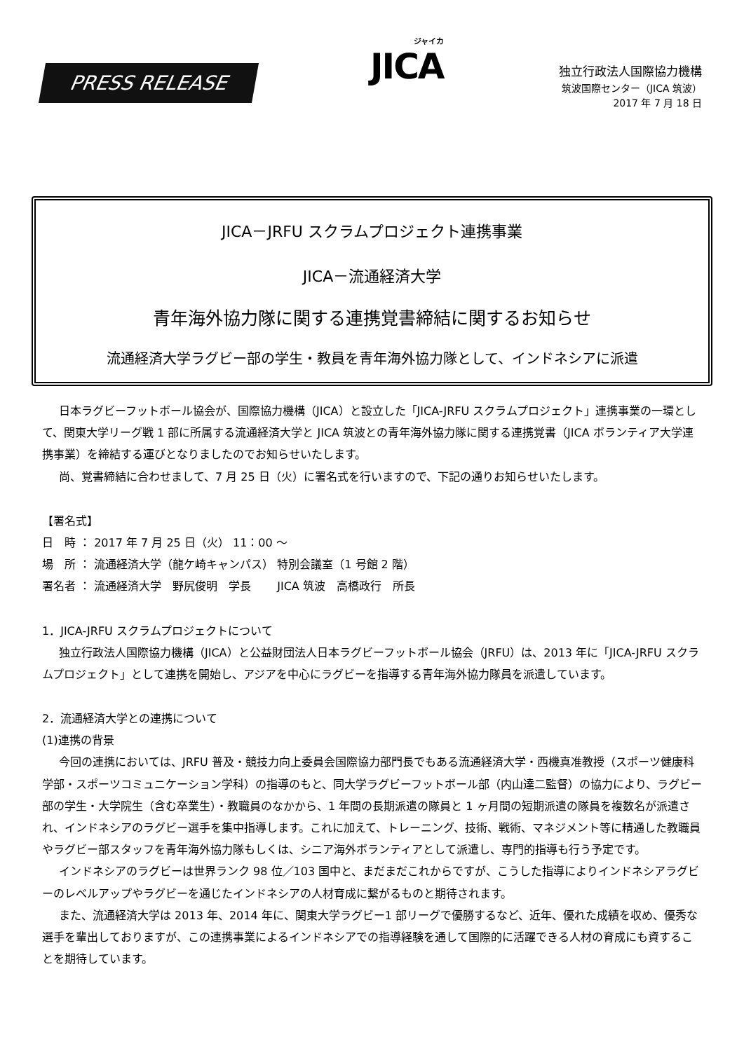PRESS RELEASE
ジャイカ
JICA
独立行政法人国際協力機構
筑波国際センター（JICA 筑波）
2017 年 7 月 18 日
JICA－JRFU スクラムプロジェクト連携事業
JICA－流通経済大学
青年海外協力隊に関する連携覚書締結に関するお知らせ
流通経済大学ラグビー部の学生・教員を青年海外協力隊として、インドネシアに派遣
日本ラグビーフットボール協会が、国際協力機構（JICA）と設立した「JICA-JRFU スクラムプロジェクト」連携事業の一環として、関東大学リーグ戦 1 部に所属する流通経済大学と JICA 筑波との青年海外協力隊に関する連携覚書（JICA ボランティア大学連携事業）を締結する運びとなりましたのでお知らせいたします。
尚、覚書締結に合わせまして、7 月 25 日（火）に署名式を行いますので、下記の通りお知らせいたします。
【署名式】
日　時 ： 2017 年 7 月 25 日（火） 11：00 ～
場　所 ： 流通経済大学（龍ケ崎キャンパス） 特別会議室（1 号館 2 階）
署名者 ： 流通経済大学　野尻俊明　学長　　 JICA 筑波　高橋政行　所長
1．JICA-JRFU スクラムプロジェクトについて
独立行政法人国際協力機構（JICA）と公益財団法人日本ラグビーフットボール協会（JRFU）は、2013 年に「JICA-JRFU スクラムプロジェクト」として連携を開始し、アジアを中心にラグビーを指導する青年海外協力隊員を派遣しています。
2．流通経済大学との連携について
(1)連携の背景
今回の連携においては、JRFU 普及・競技力向上委員会国際協力部門長でもある流通経済大学・西機真准教授（スポーツ健康科学部・スポーツコミュニケーション学科）の指導のもと、同大学ラグビーフットボール部（内山達二監督）の協力により、ラグビー部の学生・大学院生（含む卒業生）・教職員のなかから、1 年間の長期派遣の隊員と 1 ヶ月間の短期派遣の隊員を複数名が派遣され、インドネシアのラグビー選手を集中指導します。これに加えて、トレーニング、技術、戦術、マネジメント等に精通した教職員やラグビー部スタッフを青年海外協力隊もしくは、シニア海外ボランティアとして派遣し、専門的指導も行う予定です。
インドネシアのラグビーは世界ランク 98 位／103 国中と、まだまだこれからですが、こうした指導によりインドネシアラグビーのレベルアップやラグビーを通じたインドネシアの人材育成に繋がるものと期待されます。
また、流通経済大学は 2013 年、2014 年に、関東大学ラグビー1 部リーグで優勝するなど、近年、優れた成績を収め、優秀な選手を輩出しておりますが、この連携事業によるインドネシアでの指導経験を通して国際的に活躍できる人材の育成にも資することを期待しています。